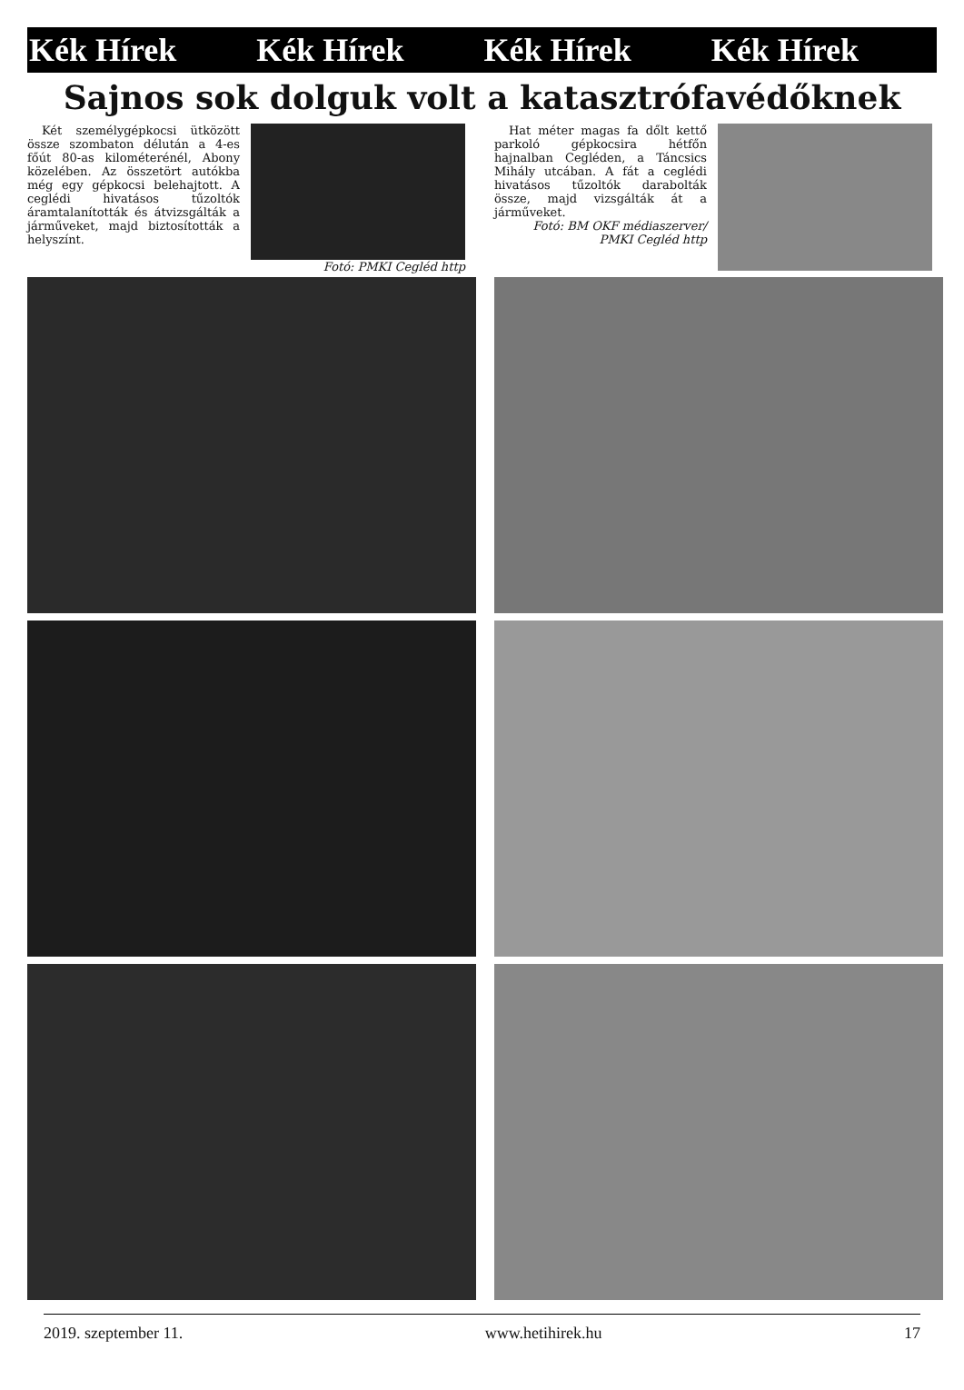Kék Hírek Kék Hírek Kék Hírek Kék Hírek
Sajnos sok dolguk volt a katasztrófavédőknek
Két személygépkocsi ütközött össze szombaton délután a 4-es főút 80-as kilométerénél, Abony közelében. Az összetört autókba még egy gépkocsi belehajtott. A ceglédi hivatásos tűzoltók áramtalanították és átvizsgálták a járműveket, majd biztosították a helyszínt.
Fotó: PMKI Cegléd http
Hat méter magas fa dőlt kettő parkoló gépkocsira hétfőn hajnalban Cegléden, a Táncsics Mihály utcában. A fát a ceglédi hivatásos tűzoltók darabolták össze, majd vizsgálták át a járműveket.
Fotó: BM OKF médiaszerver/ PMKI Cegléd http
2019. szeptember 11. www.hetihirek.hu 17